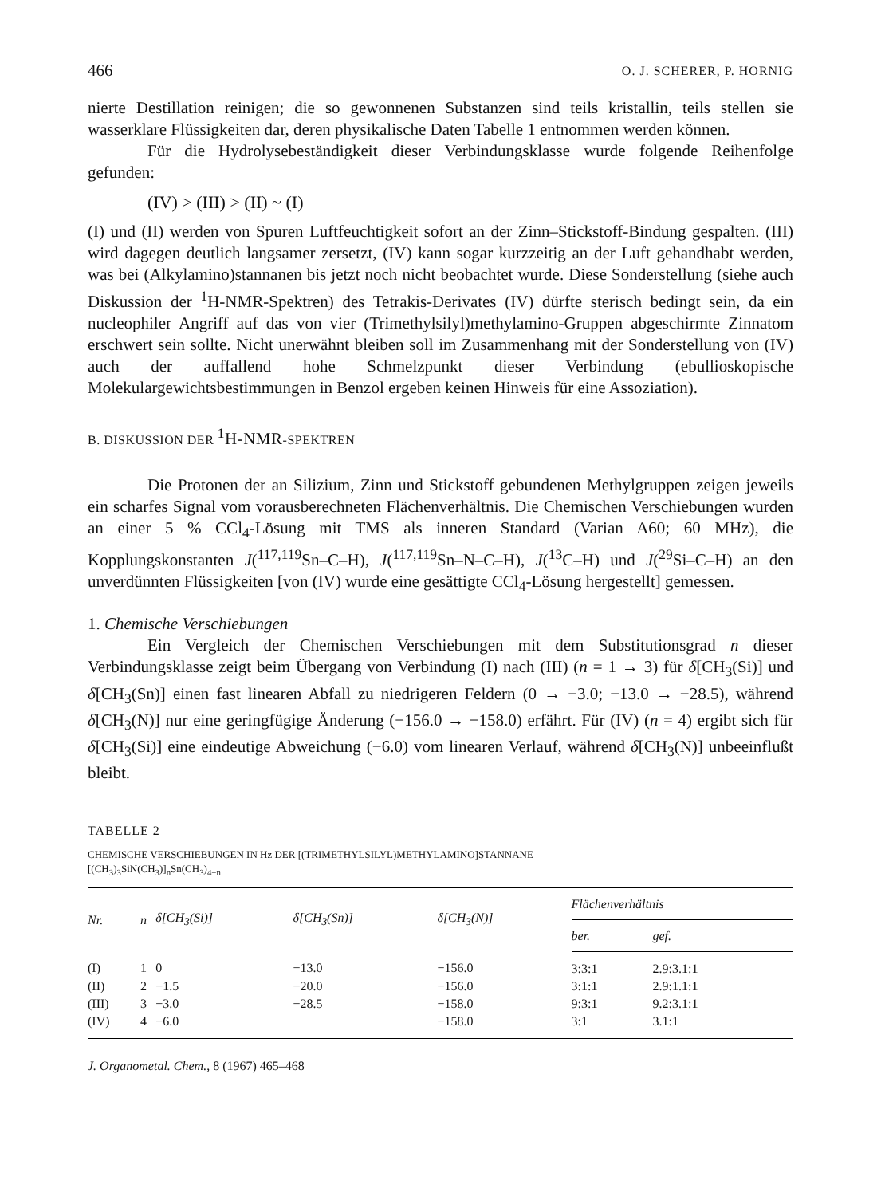466 O. J. SCHERER, P. HORNIG
nierte Destillation reinigen; die so gewonnenen Substanzen sind teils kristallin, teils stellen sie wasserklare Flüssigkeiten dar, deren physikalische Daten Tabelle 1 entnommen werden können.
Für die Hydrolysebeständigkeit dieser Verbindungsklasse wurde folgende Reihenfolge gefunden:
(IV) > (III) > (II) ~ (I)
(I) und (II) werden von Spuren Luftfeuchtigkeit sofort an der Zinn–Stickstoff-Bindung gespalten. (III) wird dagegen deutlich langsamer zersetzt, (IV) kann sogar kurzzeitig an der Luft gehandhabt werden, was bei (Alkylamino)stannanen bis jetzt noch nicht beobachtet wurde. Diese Sonderstellung (siehe auch Diskussion der <sup>1</sup>H-NMR-Spektren) des Tetrakis-Derivates (IV) dürfte sterisch bedingt sein, da ein nucleophiler Angriff auf das von vier (Trimethylsilyl)methylamino-Gruppen abgeschirmte Zinnatom erschwert sein sollte. Nicht unerwähnt bleiben soll im Zusammenhang mit der Sonderstellung von (IV) auch der auffallend hohe Schmelzpunkt dieser Verbindung (ebullioskopische Molekulargewichtsbestimmungen in Benzol ergeben keinen Hinweis für eine Assoziation).
B. DISKUSSION DER <sup>1</sup>H-NMR-SPEKTREN
Die Protonen der an Silizium, Zinn und Stickstoff gebundenen Methylgruppen zeigen jeweils ein scharfes Signal vom vorausberechneten Flächenverhältnis. Die Chemischen Verschiebungen wurden an einer 5 % CCl<sub>4</sub>-Lösung mit TMS als inneren Standard (Varian A60; 60 MHz), die Kopplungskonstanten J(<sup>117,119</sup>Sn–C–H), J(<sup>117,119</sup>Sn–N–C–H), J(<sup>13</sup>C–H) und J(<sup>29</sup>Si–C–H) an den unverdünnten Flüssigkeiten [von (IV) wurde eine gesättigte CCl<sub>4</sub>-Lösung hergestellt] gemessen.
1. Chemische Verschiebungen
Ein Vergleich der Chemischen Verschiebungen mit dem Substitutionsgrad n dieser Verbindungsklasse zeigt beim Übergang von Verbindung (I) nach (III) (n = 1 → 3) für δ[CH<sub>3</sub>(Si)] und δ[CH<sub>3</sub>(Sn)] einen fast linearen Abfall zu niedrigeren Feldern (0 → −3.0; −13.0 → −28.5), während δ[CH<sub>3</sub>(N)] nur eine geringfügige Änderung (−156.0 → −158.0) erfährt. Für (IV) (n = 4) ergibt sich für δ[CH<sub>3</sub>(Si)] eine eindeutige Abweichung (−6.0) vom linearen Verlauf, während δ[CH<sub>3</sub>(N)] unbeeinflußt bleibt.
TABELLE 2
CHEMISCHE VERSCHIEBUNGEN IN Hz DER [(TRIMETHYLSILYL)METHYLAMINO]STANNANE
[(CH<sub>3</sub>)<sub>3</sub>SiN(CH<sub>3</sub>)]<sub>n</sub>Sn(CH<sub>3</sub>)<sub>4−n</sub>
| Nr. | n | δ[CH<sub>3</sub>(Si)] | δ[CH<sub>3</sub>(Sn)] | δ[CH<sub>3</sub>(N)] | Flächenverhältnis | |
| --- | --- | --- | --- | --- | --- | --- |
| | | | | | ber. | gef. |
| (I) | 1 | 0 | −13.0 | −156.0 | 3:3:1 | 2.9:3.1:1 |
| (II) | 2 | −1.5 | −20.0 | −156.0 | 3:1:1 | 2.9:1.1:1 |
| (III) | 3 | −3.0 | −28.5 | −158.0 | 9:3:1 | 9.2:3.1:1 |
| (IV) | 4 | −6.0 | | −158.0 | 3:1 | 3.1:1 |
J. Organometal. Chem., 8 (1967) 465–468